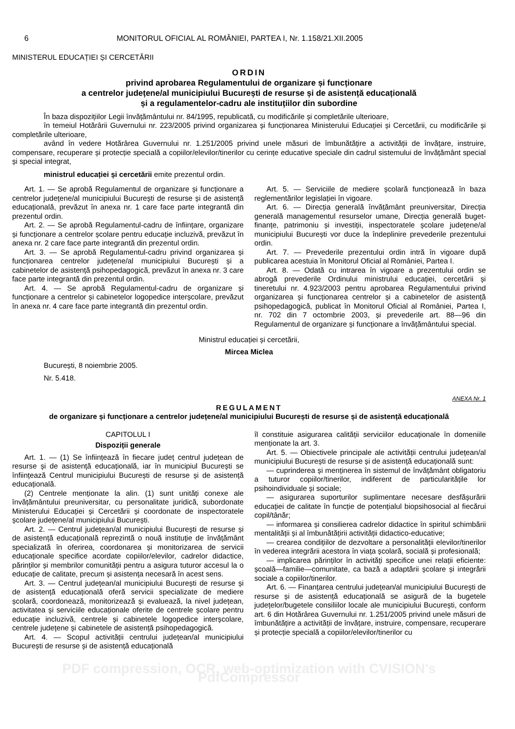6 MONITORUL OFICIAL AL ROMÂNIEI, PARTEA I, Nr. 1.158/21.XII.2005
MINISTERUL EDUCAȚIEI ȘI CERCETĂRII
ORDIN
privind aprobarea Regulamentului de organizare și funcționare
a centrelor județene/al municipiului București de resurse și de asistență educațională
și a regulamentelor-cadru ale instituțiilor din subordine
În baza dispozițiilor Legii învățământului nr. 84/1995, republicată, cu modificările și completările ulterioare,
în temeiul Hotărârii Guvernului nr. 223/2005 privind organizarea și funcționarea Ministerului Educației și Cercetării, cu modificările și completările ulterioare,
având în vedere Hotărârea Guvernului nr. 1.251/2005 privind unele măsuri de îmbunătățire a activității de învățare, instruire, compensare, recuperare și protecție specială a copiilor/elevilor/tinerilor cu cerințe educative speciale din cadrul sistemului de învățământ special și special integrat,
ministrul educației și cercetării emite prezentul ordin.
Art. 1. — Se aprobă Regulamentul de organizare și funcționare a centrelor județene/al municipiului București de resurse și de asistență educațională, prevăzut în anexa nr. 1 care face parte integrantă din prezentul ordin.
Art. 2. — Se aprobă Regulamentul-cadru de înființare, organizare și funcționare a centrelor școlare pentru educație incluzivă, prevăzut în anexa nr. 2 care face parte integrantă din prezentul ordin.
Art. 3. — Se aprobă Regulamentul-cadru privind organizarea și funcționarea centrelor județene/al municipiului București și a cabinetelor de asistență psihopedagogică, prevăzut în anexa nr. 3 care face parte integrantă din prezentul ordin.
Art. 4. — Se aprobă Regulamentul-cadru de organizare și funcționare a centrelor și cabinetelor logopedice interșcolare, prevăzut în anexa nr. 4 care face parte integrantă din prezentul ordin.
Art. 5. — Serviciile de mediere școlară funcționează în baza reglementărilor legislației în vigoare.
Art. 6. — Direcția generală învățământ preuniversitar, Direcția generală managementul resurselor umane, Direcția generală buget-finanțe, patrimoniu și investiții, inspectoratele școlare județene/al municipiului București vor duce la îndeplinire prevederile prezentului ordin.
Art. 7. — Prevederile prezentului ordin intră în vigoare după publicarea acestuia în Monitorul Oficial al României, Partea I.
Art. 8. — Odată cu intrarea în vigoare a prezentului ordin se abrogă prevederile Ordinului ministrului educației, cercetării și tineretului nr. 4.923/2003 pentru aprobarea Regulamentului privind organizarea și funcționarea centrelor și a cabinetelor de asistență psihopedagogică, publicat în Monitorul Oficial al României, Partea I, nr. 702 din 7 octombrie 2003, și prevederile art. 88—96 din Regulamentul de organizare și funcționare a învățământului special.
Ministrul educației și cercetării,
Mircea Miclea
București, 8 noiembrie 2005.
Nr. 5.418.
ANEXA Nr. 1
REGULAMENT
de organizare și funcționare a centrelor județene/al municipiului București de resurse și de asistență educațională
CAPITOLUL I
Dispoziții generale
Art. 1. — (1) Se înființează în fiecare județ centrul județean de resurse și de asistență educațională, iar în municipiul București se înființează Centrul municipiului București de resurse și de asistență educațională.
(2) Centrele menționate la alin. (1) sunt unități conexe ale învățământului preuniversitar, cu personalitate juridică, subordonate Ministerului Educației și Cercetării și coordonate de inspectoratele școlare județene/al municipiului București.
Art. 2. — Centrul județean/al municipiului București de resurse și de asistență educațională reprezintă o nouă instituție de învățământ specializată în oferirea, coordonarea și monitorizarea de servicii educaționale specifice acordate copiilor/elevilor, cadrelor didactice, părinților și membrilor comunității pentru a asigura tuturor accesul la o educație de calitate, precum și asistența necesară în acest sens.
Art. 3. — Centrul județean/al municipiului București de resurse și de asistență educațională oferă servicii specializate de mediere școlară, coordonează, monitorizează și evaluează, la nivel județean, activitatea și serviciile educaționale oferite de centrele școlare pentru educație incluzivă, centrele și cabinetele logopedice interșcolare, centrele județene și cabinetele de asistență psihopedagogică.
Art. 4. — Scopul activității centrului județean/al municipiului București de resurse și de asistență educațională
îl constituie asigurarea calității serviciilor educaționale în domeniile menționate la art. 3.
Art. 5. — Obiectivele principale ale activității centrului județean/al municipiului București de resurse și de asistență educațională sunt:
— cuprinderea și menținerea în sistemul de învățământ obligatoriu a tuturor copiilor/tinerilor, indiferent de particularitățile lor psihoindividuale și sociale;
— asigurarea suporturilor suplimentare necesare desfășurării educației de calitate în funcție de potențialul biopsihosocial al fiecărui copil/tânăr;
— informarea și consilierea cadrelor didactice în spiritul schimbării mentalității și al îmbunătățirii activității didactico-educative;
— crearea condițiilor de dezvoltare a personalității elevilor/tinerilor în vederea integrării acestora în viața școlară, socială și profesională;
— implicarea părinților în activități specifice unei relații eficiente: școală—familie—comunitate, ca bază a adaptării școlare și integrării sociale a copiilor/tinerilor.
Art. 6. — Finanțarea centrului județean/al municipiului București de resurse și de asistență educațională se asigură de la bugetele județelor/bugetele consiliilor locale ale municipiului București, conform art. 6 din Hotărârea Guvernului nr. 1.251/2005 privind unele măsuri de îmbunătățire a activității de învățare, instruire, compensare, recuperare și protecție specială a copiilor/elevilor/tinerilor cu
PDF compression, OCR, web-optimization with CVISION's PdfCompressor